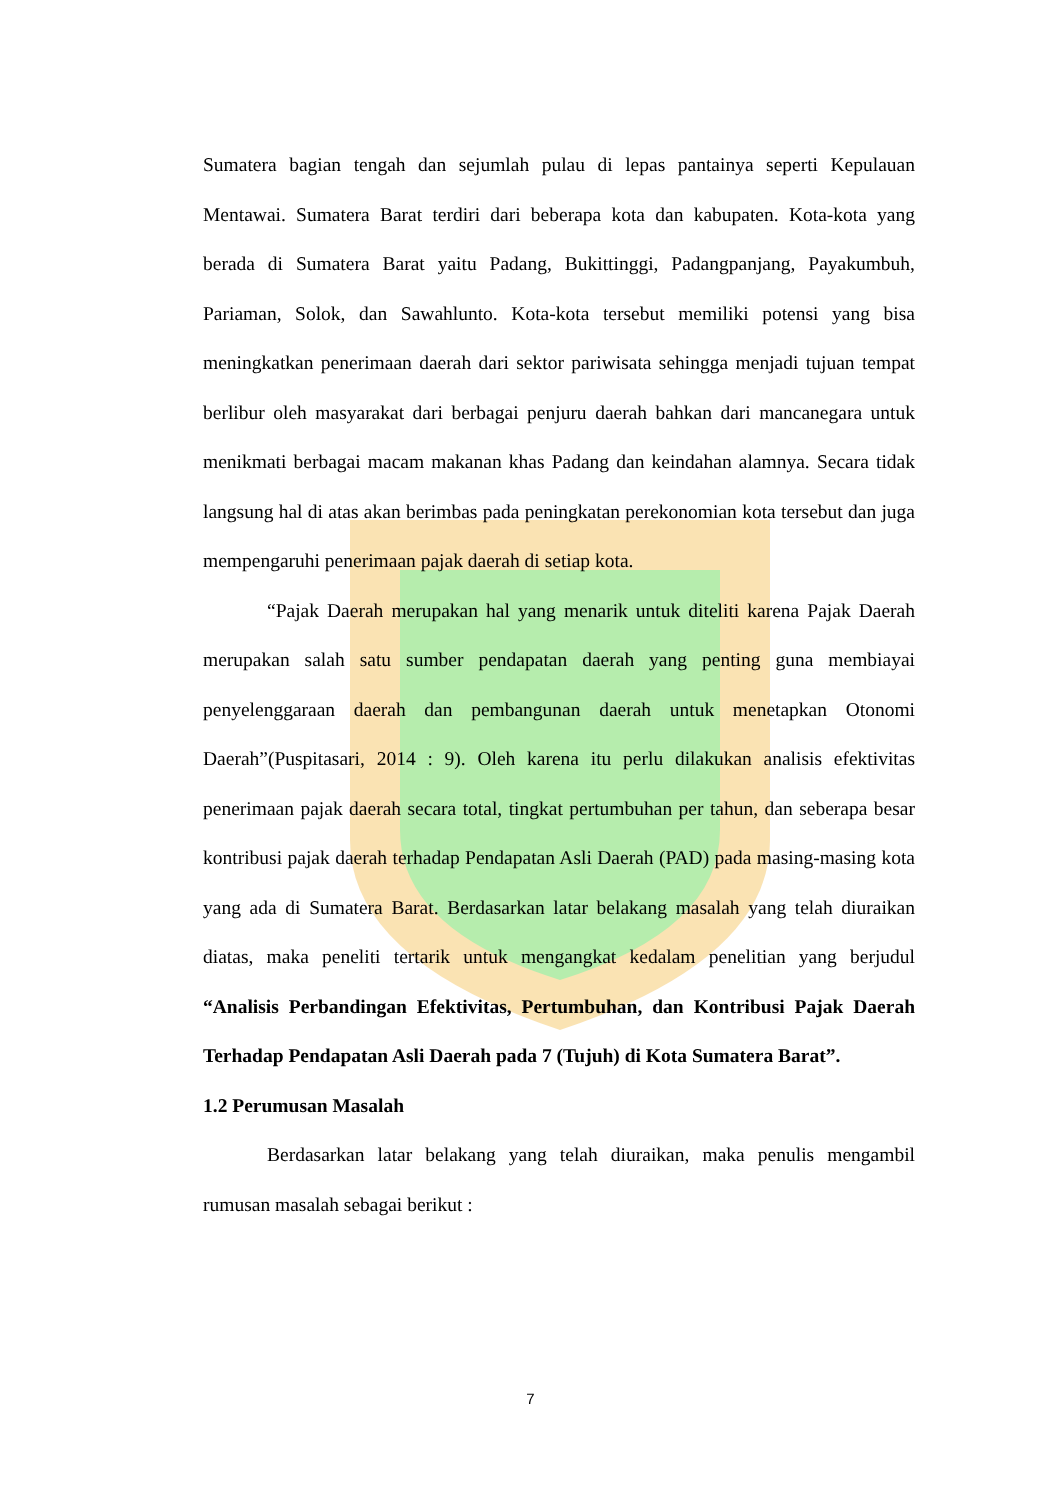Sumatera bagian tengah dan sejumlah pulau di lepas pantainya seperti Kepulauan Mentawai. Sumatera Barat terdiri dari beberapa kota dan kabupaten. Kota-kota yang berada di Sumatera Barat yaitu Padang, Bukittinggi, Padangpanjang, Payakumbuh, Pariaman, Solok, dan Sawahlunto. Kota-kota tersebut memiliki potensi yang bisa meningkatkan penerimaan daerah dari sektor pariwisata sehingga menjadi tujuan tempat berlibur oleh masyarakat dari berbagai penjuru daerah bahkan dari mancanegara untuk menikmati berbagai macam makanan khas Padang dan keindahan alamnya. Secara tidak langsung hal di atas akan berimbas pada peningkatan perekonomian kota tersebut dan juga mempengaruhi penerimaan pajak daerah di setiap kota.
“Pajak Daerah merupakan hal yang menarik untuk diteliti karena Pajak Daerah merupakan salah satu sumber pendapatan daerah yang penting guna membiayai penyelenggaraan daerah dan pembangunan daerah untuk menetapkan Otonomi Daerah”(Puspitasari, 2014 : 9). Oleh karena itu perlu dilakukan analisis efektivitas penerimaan pajak daerah secara total, tingkat pertumbuhan per tahun, dan seberapa besar kontribusi pajak daerah terhadap Pendapatan Asli Daerah (PAD) pada masing-masing kota yang ada di Sumatera Barat. Berdasarkan latar belakang masalah yang telah diuraikan diatas, maka peneliti tertarik untuk mengangkat kedalam penelitian yang berjudul “Analisis Perbandingan Efektivitas, Pertumbuhan, dan Kontribusi Pajak Daerah Terhadap Pendapatan Asli Daerah pada 7 (Tujuh) di Kota Sumatera Barat”.
1.2 Perumusan Masalah
Berdasarkan latar belakang yang telah diuraikan, maka penulis mengambil rumusan masalah sebagai berikut :
7